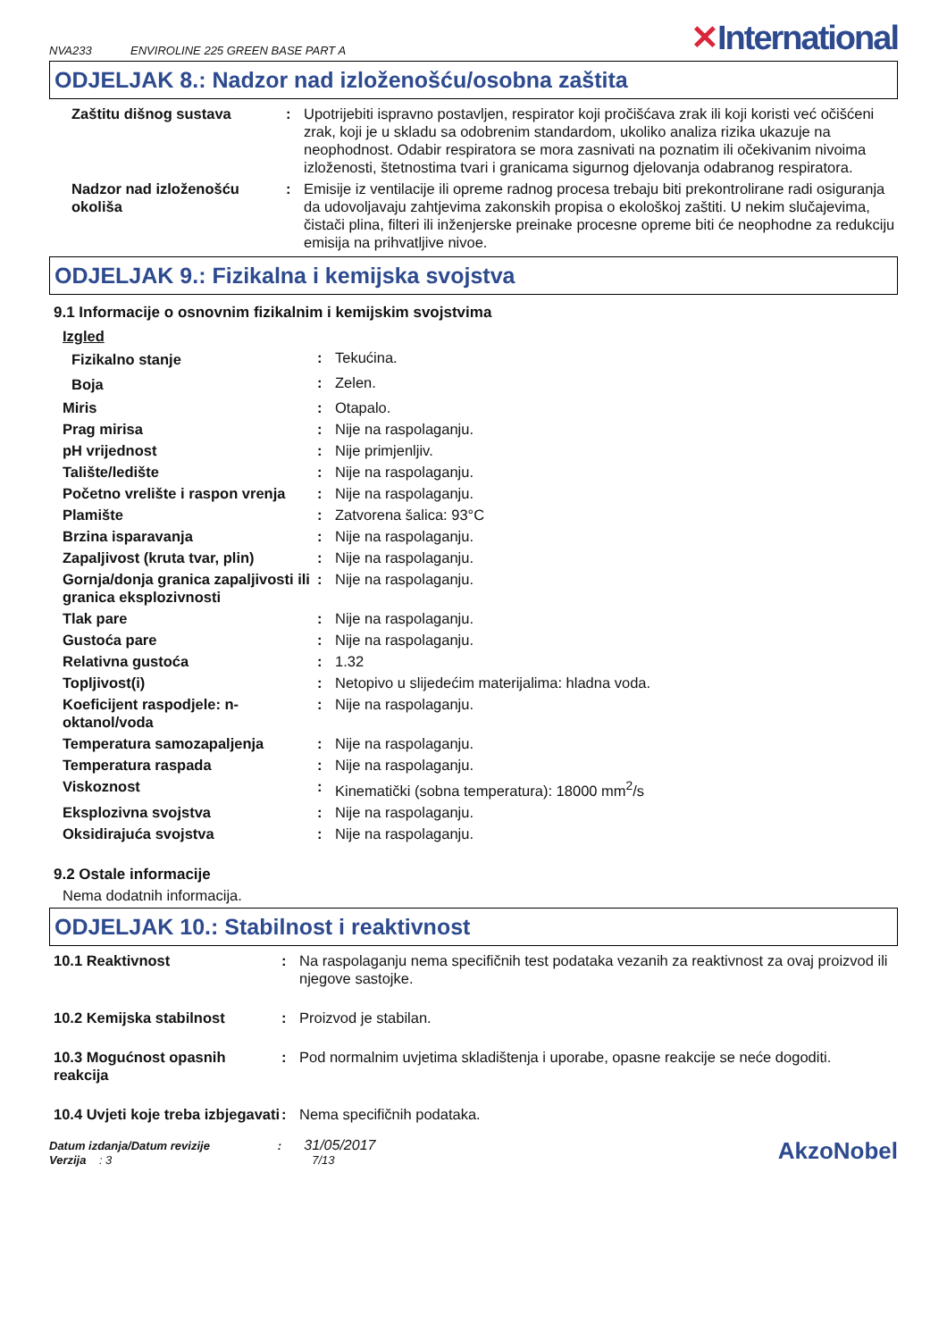NVA233 ENVIROLINE 225 GREEN BASE PART A
✕International
ODJELJAK 8.: Nadzor nad izloženošću/osobna zaštita
| Zaštitu dišnog sustava | : | Upotrijebiti ispravno postavljen, respirator koji pročišćava zrak ili koji koristi već očišćeni zrak, koji je u skladu sa odobrenim standardom, ukoliko analiza rizika ukazuje na neophodnost. Odabir respiratora se mora zasnivati na poznatim ili očekivanim nivoima izloženosti, štetnostima tvari i granicama sigurnog djelovanja odabranog respiratora. |
| Nadzor nad izloženošću okoliša | : | Emisije iz ventilacije ili opreme radnog procesa trebaju biti prekontrolirane radi osiguranja da udovoljavaju zahtjevima zakonskih propisa o ekološkoj zaštiti. U nekim slučajevima, čistači plina, filteri ili inženjerske preinake procesne opreme biti će neophodne za redukciju emisija na prihvatljive nivoe. |
ODJELJAK 9.: Fizikalna i kemijska svojstva
9.1 Informacije o osnovnim fizikalnim i kemijskim svojstvima
| Izgled | | |
| Fizikalno stanje | : | Tekućina. |
| Boja | : | Zelen. |
| Miris | : | Otapalo. |
| Prag mirisa | : | Nije na raspolaganju. |
| pH vrijednost | : | Nije primjenljiv. |
| Talište/ledište | : | Nije na raspolaganju. |
| Početno vrelište i raspon vrenja | : | Nije na raspolaganju. |
| Plamište | : | Zatvorena šalica: 93°C |
| Brzina isparavanja | : | Nije na raspolaganju. |
| Zapaljivost (kruta tvar, plin) | : | Nije na raspolaganju. |
| Gornja/donja granica zapaljivosti ili granica eksplozivnosti | : | Nije na raspolaganju. |
| Tlak pare | : | Nije na raspolaganju. |
| Gustoća pare | : | Nije na raspolaganju. |
| Relativna gustoća | : | 1.32 |
| Topljivost(i) | : | Netopivo u slijedećim materijalima: hladna voda. |
| Koeficijent raspodjele: n-oktanol/voda | : | Nije na raspolaganju. |
| Temperatura samozapaljenja | : | Nije na raspolaganju. |
| Temperatura raspada | : | Nije na raspolaganju. |
| Viskoznost | : | Kinematički (sobna temperatura): 18000 mm<sup>2</sup>/s |
| Eksplozivna svojstva | : | Nije na raspolaganju. |
| Oksidirajuća svojstva | : | Nije na raspolaganju. |
9.2 Ostale informacije
Nema dodatnih informacija.
ODJELJAK 10.: Stabilnost i reaktivnost
| 10.1 Reaktivnost | : | Na raspolaganju nema specifičnih test podataka vezanih za reaktivnost za ovaj proizvod ili njegove sastojke. |
| 10.2 Kemijska stabilnost | : | Proizvod je stabilan. |
| 10.3 Mogućnost opasnih reakcija | : | Pod normalnim uvjetima skladištenja i uporabe, opasne reakcije se neće dogoditi. |
| 10.4 Uvjeti koje treba izbjegavati | : | Nema specifičnih podataka. |
Datum izdanja/Datum revizije : 31/05/2017
Verzija : 3 7/13
AkzoNobel